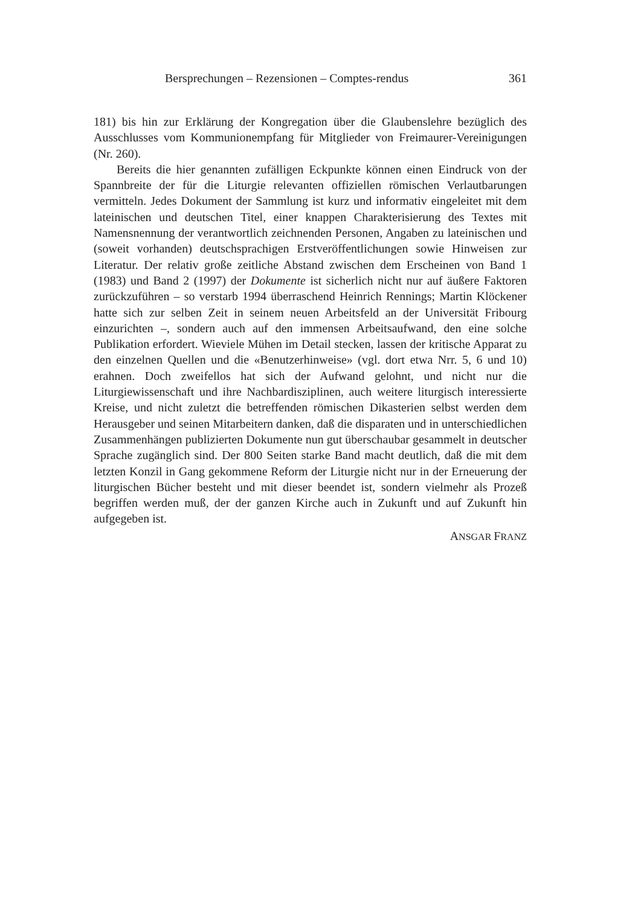Bersprechungen – Rezensionen – Comptes-rendus 361
181) bis hin zur Erklärung der Kongregation über die Glaubenslehre bezüglich des Ausschlusses vom Kommunionempfang für Mitglieder von Freimaurer-Vereinigungen (Nr. 260).
Bereits die hier genannten zufälligen Eckpunkte können einen Eindruck von der Spannbreite der für die Liturgie relevanten offiziellen römischen Verlautbarungen vermitteln. Jedes Dokument der Sammlung ist kurz und informativ eingeleitet mit dem lateinischen und deutschen Titel, einer knappen Charakterisierung des Textes mit Namensnennung der verantwortlich zeichnenden Personen, Angaben zu lateinischen und (soweit vorhanden) deutschsprachigen Erstveröffentlichungen sowie Hinweisen zur Literatur. Der relativ große zeitliche Abstand zwischen dem Erscheinen von Band 1 (1983) und Band 2 (1997) der Dokumente ist sicherlich nicht nur auf äußere Faktoren zurückzuführen – so verstarb 1994 überraschend Heinrich Rennings; Martin Klöckener hatte sich zur selben Zeit in seinem neuen Arbeitsfeld an der Universität Fribourg einzurichten –, sondern auch auf den immensen Arbeitsaufwand, den eine solche Publikation erfordert. Wieviele Mühen im Detail stecken, lassen der kritische Apparat zu den einzelnen Quellen und die «Benutzerhinweise» (vgl. dort etwa Nrr. 5, 6 und 10) erahnen. Doch zweifellos hat sich der Aufwand gelohnt, und nicht nur die Liturgiewissenschaft und ihre Nachbardisziplinen, auch weitere liturgisch interessierte Kreise, und nicht zuletzt die betreffenden römischen Dikasterien selbst werden dem Herausgeber und seinen Mitarbeitern danken, daß die disparaten und in unterschiedlichen Zusammenhängen publizierten Dokumente nun gut überschaubar gesammelt in deutscher Sprache zugänglich sind. Der 800 Seiten starke Band macht deutlich, daß die mit dem letzten Konzil in Gang gekommene Reform der Liturgie nicht nur in der Erneuerung der liturgischen Bücher besteht und mit dieser beendet ist, sondern vielmehr als Prozeß begriffen werden muß, der der ganzen Kirche auch in Zukunft und auf Zukunft hin aufgegeben ist.
ANSGAR FRANZ